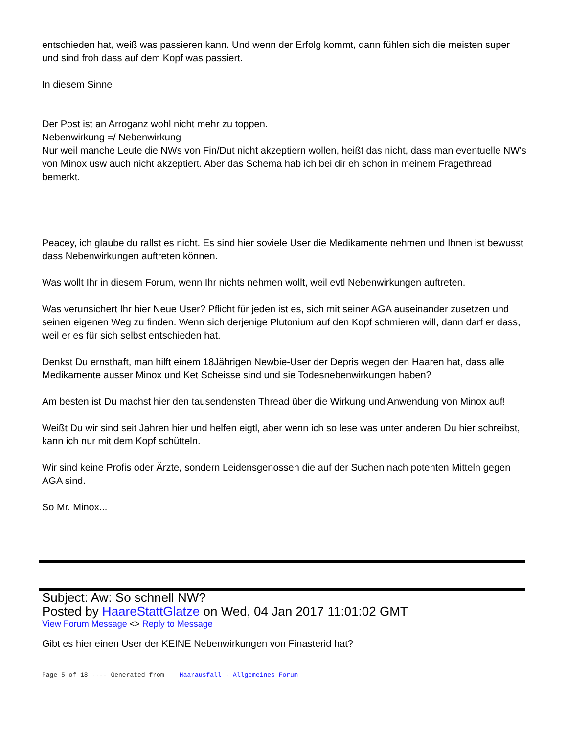entschieden hat, weiß was passieren kann. Und wenn der Erfolg kommt, dann fühlen sich die meisten super und sind froh dass auf dem Kopf was passiert.
In diesem Sinne
Der Post ist an Arroganz wohl nicht mehr zu toppen.
Nebenwirkung =/ Nebenwirkung
Nur weil manche Leute die NWs von Fin/Dut nicht akzeptiern wollen, heißt das nicht, dass man eventuelle NW's von Minox usw auch nicht akzeptiert. Aber das Schema hab ich bei dir eh schon in meinem Fragethread bemerkt.
Peacey, ich glaube du rallst es nicht. Es sind hier soviele User die Medikamente nehmen und Ihnen ist bewusst dass Nebenwirkungen auftreten können.
Was wollt Ihr in diesem Forum, wenn Ihr nichts nehmen wollt, weil evtl Nebenwirkungen auftreten.
Was verunsichert Ihr hier Neue User? Pflicht für jeden ist es, sich mit seiner AGA auseinander zusetzen und seinen eigenen Weg zu finden. Wenn sich derjenige Plutonium auf den Kopf schmieren will, dann darf er dass, weil er es für sich selbst entschieden hat.
Denkst Du ernsthaft, man hilft einem 18Jährigen Newbie-User der Depris wegen den Haaren hat, dass alle Medikamente ausser Minox und Ket Scheisse sind und sie Todesnebenwirkungen haben?
Am besten ist Du machst hier den tausendensten Thread über die Wirkung und Anwendung von Minox auf!
Weißt Du wir sind seit Jahren hier und helfen eigtl, aber wenn ich so lese was unter anderen Du hier schreibst, kann ich nur mit dem Kopf schütteln.
Wir sind keine Profis oder Ärzte, sondern Leidensgenossen die auf der Suchen nach potenten Mitteln gegen AGA sind.
So Mr. Minox...
Subject: Aw: So schnell NW?
Posted by HaareStattGlatze on Wed, 04 Jan 2017 11:01:02 GMT
View Forum Message <> Reply to Message
Gibt es hier einen User der KEINE Nebenwirkungen von Finasterid hat?
Page 5 of 18 ---- Generated from Haarausfall - Allgemeines Forum